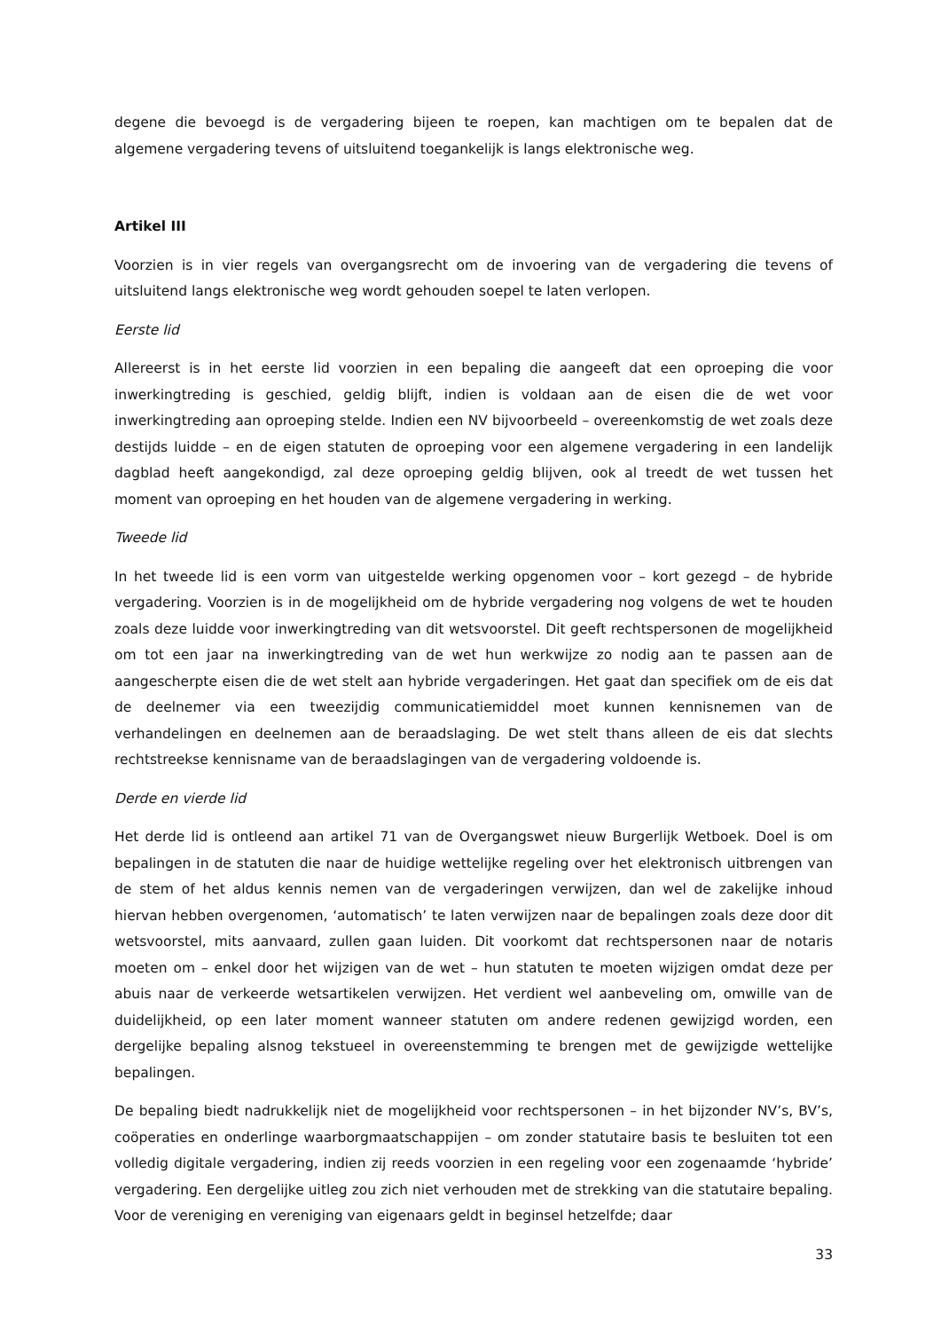degene die bevoegd is de vergadering bijeen te roepen, kan machtigen om te bepalen dat de algemene vergadering tevens of uitsluitend toegankelijk is langs elektronische weg.
Artikel III
Voorzien is in vier regels van overgangsrecht om de invoering van de vergadering die tevens of uitsluitend langs elektronische weg wordt gehouden soepel te laten verlopen.
Eerste lid
Allereerst is in het eerste lid voorzien in een bepaling die aangeeft dat een oproeping die voor inwerkingtreding is geschied, geldig blijft, indien is voldaan aan de eisen die de wet voor inwerkingtreding aan oproeping stelde. Indien een NV bijvoorbeeld – overeenkomstig de wet zoals deze destijds luidde – en de eigen statuten de oproeping voor een algemene vergadering in een landelijk dagblad heeft aangekondigd, zal deze oproeping geldig blijven, ook al treedt de wet tussen het moment van oproeping en het houden van de algemene vergadering in werking.
Tweede lid
In het tweede lid is een vorm van uitgestelde werking opgenomen voor – kort gezegd – de hybride vergadering. Voorzien is in de mogelijkheid om de hybride vergadering nog volgens de wet te houden zoals deze luidde voor inwerkingtreding van dit wetsvoorstel. Dit geeft rechtspersonen de mogelijkheid om tot een jaar na inwerkingtreding van de wet hun werkwijze zo nodig aan te passen aan de aangescherpte eisen die de wet stelt aan hybride vergaderingen. Het gaat dan specifiek om de eis dat de deelnemer via een tweezijdig communicatiemiddel moet kunnen kennisnemen van de verhandelingen en deelnemen aan de beraadslaging. De wet stelt thans alleen de eis dat slechts rechtstreekse kennisname van de beraadslagingen van de vergadering voldoende is.
Derde en vierde lid
Het derde lid is ontleend aan artikel 71 van de Overgangswet nieuw Burgerlijk Wetboek. Doel is om bepalingen in de statuten die naar de huidige wettelijke regeling over het elektronisch uitbrengen van de stem of het aldus kennis nemen van de vergaderingen verwijzen, dan wel de zakelijke inhoud hiervan hebben overgenomen, ‘automatisch’ te laten verwijzen naar de bepalingen zoals deze door dit wetsvoorstel, mits aanvaard, zullen gaan luiden. Dit voorkomt dat rechtspersonen naar de notaris moeten om – enkel door het wijzigen van de wet – hun statuten te moeten wijzigen omdat deze per abuis naar de verkeerde wetsartikelen verwijzen. Het verdient wel aanbeveling om, omwille van de duidelijkheid, op een later moment wanneer statuten om andere redenen gewijzigd worden, een dergelijke bepaling alsnog tekstueel in overeenstemming te brengen met de gewijzigde wettelijke bepalingen.
De bepaling biedt nadrukkelijk niet de mogelijkheid voor rechtspersonen – in het bijzonder NV’s, BV’s, coöperaties en onderlinge waarborgmaatschappijen – om zonder statutaire basis te besluiten tot een volledig digitale vergadering, indien zij reeds voorzien in een regeling voor een zogenaamde ‘hybride’ vergadering. Een dergelijke uitleg zou zich niet verhouden met de strekking van die statutaire bepaling. Voor de vereniging en vereniging van eigenaars geldt in beginsel hetzelfde; daar
33